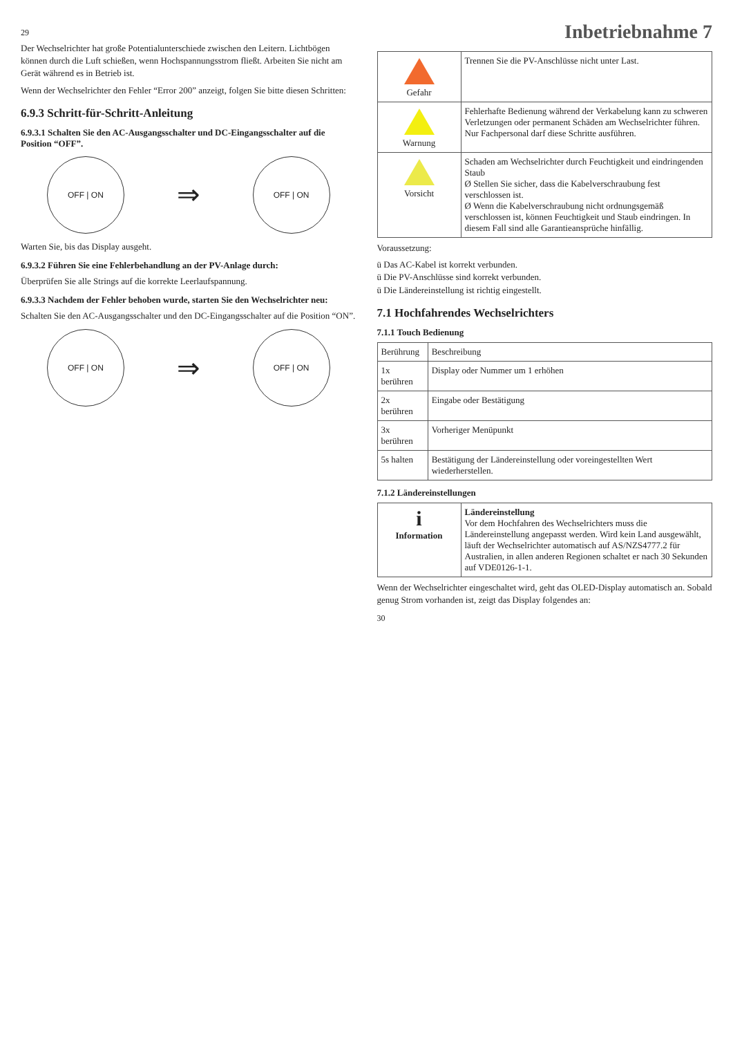29
Der Wechselrichter hat große Potentialunterschiede zwischen den Leitern. Lichtbögen können durch die Luft schießen, wenn Hochspannungsstrom fließt. Arbeiten Sie nicht am Gerät während es in Betrieb ist.
Wenn der Wechselrichter den Fehler “Error 200” anzeigt, folgen Sie bitte diesen Schritten:
6.9.3 Schritt-für-Schritt-Anleitung
6.9.3.1 Schalten Sie den AC-Ausgangsschalter und DC-Eingangsschalter auf die Position “OFF”.
OFF | ON
⇒
OFF | ON
Warten Sie, bis das Display ausgeht.
6.9.3.2 Führen Sie eine Fehlerbehandlung an der PV-Anlage durch:
Überprüfen Sie alle Strings auf die korrekte Leerlaufspannung.
6.9.3.3 Nachdem der Fehler behoben wurde, starten Sie den Wechselrichter neu:
Schalten Sie den AC-Ausgangsschalter und den DC-Eingangsschalter auf die Position “ON”.
OFF | ON
⇒
OFF | ON
Inbetriebnahme 7
| Gefahr | Trennen Sie die PV-Anschlüsse nicht unter Last. |
| Warnung | Fehlerhafte Bedienung während der Verkabelung kann zu schweren Verletzungen oder permanent Schäden am Wechselrichter führen. Nur Fachpersonal darf diese Schritte ausführen. |
| Vorsicht | Schaden am Wechselrichter durch Feuchtigkeit und eindringenden Staub Ø Stellen Sie sicher, dass die Kabelverschraubung fest verschlossen ist. Ø Wenn die Kabelverschraubung nicht ordnungsgemäß verschlossen ist, können Feuchtigkeit und Staub eindringen. In diesem Fall sind alle Garantieansprüche hinfällig. |
Voraussetzung:
ü Das AC-Kabel ist korrekt verbunden.
ü Die PV-Anschlüsse sind korrekt verbunden.
ü Die Ländereinstellung ist richtig eingestellt.
7.1 Hochfahrendes Wechselrichters
7.1.1 Touch Bedienung
| Berührung | Beschreibung |
| --- | --- |
| 1x berühren | Display oder Nummer um 1 erhöhen |
| 2x berühren | Eingabe oder Bestätigung |
| 3x berühren | Vorheriger Menüpunkt |
| 5s halten | Bestätigung der Ländereinstellung oder voreingestellten Wert wiederherstellen. |
7.1.2 Ländereinstellungen
| i Information | Ländereinstellung Vor dem Hochfahren des Wechselrichters muss die Ländereinstellung angepasst werden. Wird kein Land ausgewählt, läuft der Wechselrichter automatisch auf AS/NZS4777.2 für Australien, in allen anderen Regionen schaltet er nach 30 Sekunden auf VDE0126-1-1. |
Wenn der Wechselrichter eingeschaltet wird, geht das OLED-Display automatisch an. Sobald genug Strom vorhanden ist, zeigt das Display folgendes an:
30